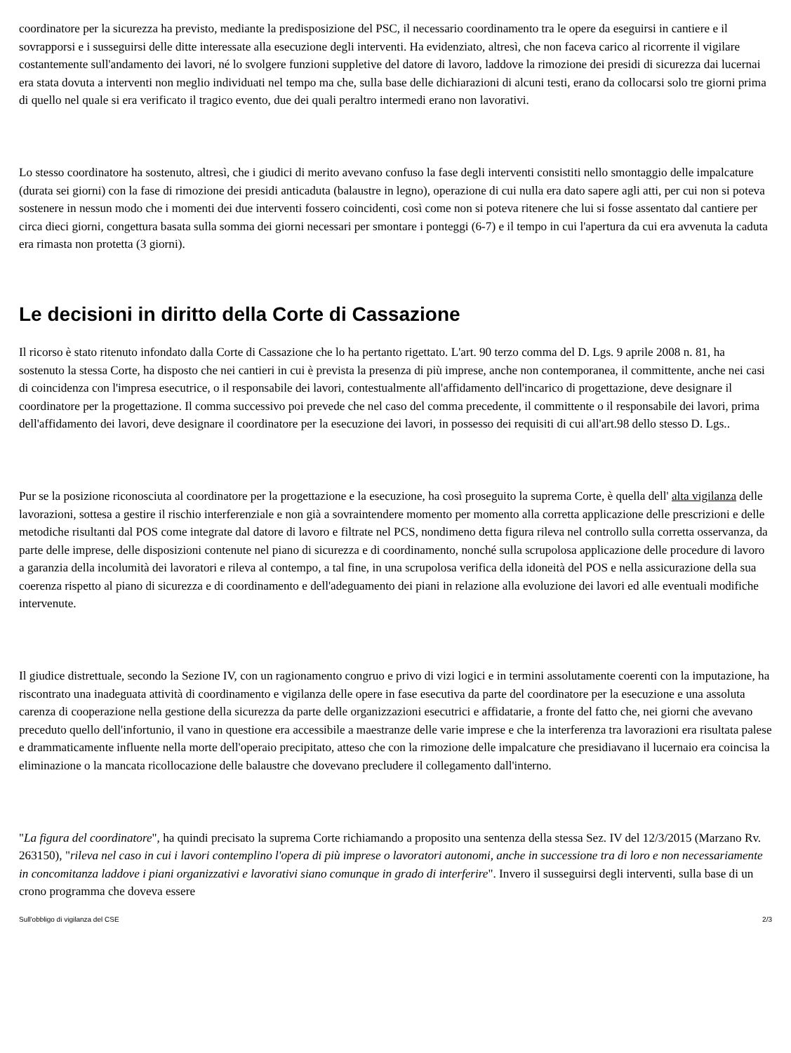coordinatore per la sicurezza ha previsto, mediante la predisposizione del PSC, il necessario coordinamento tra le opere da eseguirsi in cantiere e il sovrapporsi e i susseguirsi delle ditte interessate alla esecuzione degli interventi. Ha evidenziato, altresì, che non faceva carico al ricorrente il vigilare costantemente sull'andamento dei lavori, né lo svolgere funzioni suppletive del datore di lavoro, laddove la rimozione dei presidi di sicurezza dai lucernai era stata dovuta a interventi non meglio individuati nel tempo ma che, sulla base delle dichiarazioni di alcuni testi, erano da collocarsi solo tre giorni prima di quello nel quale si era verificato il tragico evento, due dei quali peraltro intermedi erano non lavorativi.
Lo stesso coordinatore ha sostenuto, altresì, che i giudici di merito avevano confuso la fase degli interventi consistiti nello smontaggio delle impalcature (durata sei giorni) con la fase di rimozione dei presidi anticaduta (balaustre in legno), operazione di cui nulla era dato sapere agli atti, per cui non si poteva sostenere in nessun modo che i momenti dei due interventi fossero coincidenti, così come non si poteva ritenere che lui si fosse assentato dal cantiere per circa dieci giorni, congettura basata sulla somma dei giorni necessari per smontare i ponteggi (6-7) e il tempo in cui l'apertura da cui era avvenuta la caduta era rimasta non protetta (3 giorni).
Le decisioni in diritto della Corte di Cassazione
Il ricorso è stato ritenuto infondato dalla Corte di Cassazione che lo ha pertanto rigettato. L'art. 90 terzo comma del D. Lgs. 9 aprile 2008 n. 81, ha sostenuto la stessa Corte, ha disposto che nei cantieri in cui è prevista la presenza di più imprese, anche non contemporanea, il committente, anche nei casi di coincidenza con l'impresa esecutrice, o il responsabile dei lavori, contestualmente all'affidamento dell'incarico di progettazione, deve designare il coordinatore per la progettazione. Il comma successivo poi prevede che nel caso del comma precedente, il committente o il responsabile dei lavori, prima dell'affidamento dei lavori, deve designare il coordinatore per la esecuzione dei lavori, in possesso dei requisiti di cui all'art.98 dello stesso D. Lgs..
Pur se la posizione riconosciuta al coordinatore per la progettazione e la esecuzione, ha così proseguito la suprema Corte, è quella dell' alta vigilanza delle lavorazioni, sottesa a gestire il rischio interferenziale e non già a sovraintendere momento per momento alla corretta applicazione delle prescrizioni e delle metodiche risultanti dal POS come integrate dal datore di lavoro e filtrate nel PCS, nondimeno detta figura rileva nel controllo sulla corretta osservanza, da parte delle imprese, delle disposizioni contenute nel piano di sicurezza e di coordinamento, nonché sulla scrupolosa applicazione delle procedure di lavoro a garanzia della incolumità dei lavoratori e rileva al contempo, a tal fine, in una scrupolosa verifica della idoneità del POS e nella assicurazione della sua coerenza rispetto al piano di sicurezza e di coordinamento e dell'adeguamento dei piani in relazione alla evoluzione dei lavori ed alle eventuali modifiche intervenute.
Il giudice distrettuale, secondo la Sezione IV, con un ragionamento congruo e privo di vizi logici e in termini assolutamente coerenti con la imputazione, ha riscontrato una inadeguata attività di coordinamento e vigilanza delle opere in fase esecutiva da parte del coordinatore per la esecuzione e una assoluta carenza di cooperazione nella gestione della sicurezza da parte delle organizzazioni esecutrici e affidatarie, a fronte del fatto che, nei giorni che avevano preceduto quello dell'infortunio, il vano in questione era accessibile a maestranze delle varie imprese e che la interferenza tra lavorazioni era risultata palese e drammaticamente influente nella morte dell'operaio precipitato, atteso che con la rimozione delle impalcature che presidiavano il lucernaio era coincisa la eliminazione o la mancata ricollocazione delle balaustre che dovevano precludere il collegamento dall'interno.
"La figura del coordinatore", ha quindi precisato la suprema Corte richiamando a proposito una sentenza della stessa Sez. IV del 12/3/2015 (Marzano Rv. 263150), "rileva nel caso in cui i lavori contemplino l'opera di più imprese o lavoratori autonomi, anche in successione tra di loro e non necessariamente in concomitanza laddove i piani organizzativi e lavorativi siano comunque in grado di interferire". Invero il susseguirsi degli interventi, sulla base di un crono programma che doveva essere
Sull'obbligo di vigilanza del CSE 2/3